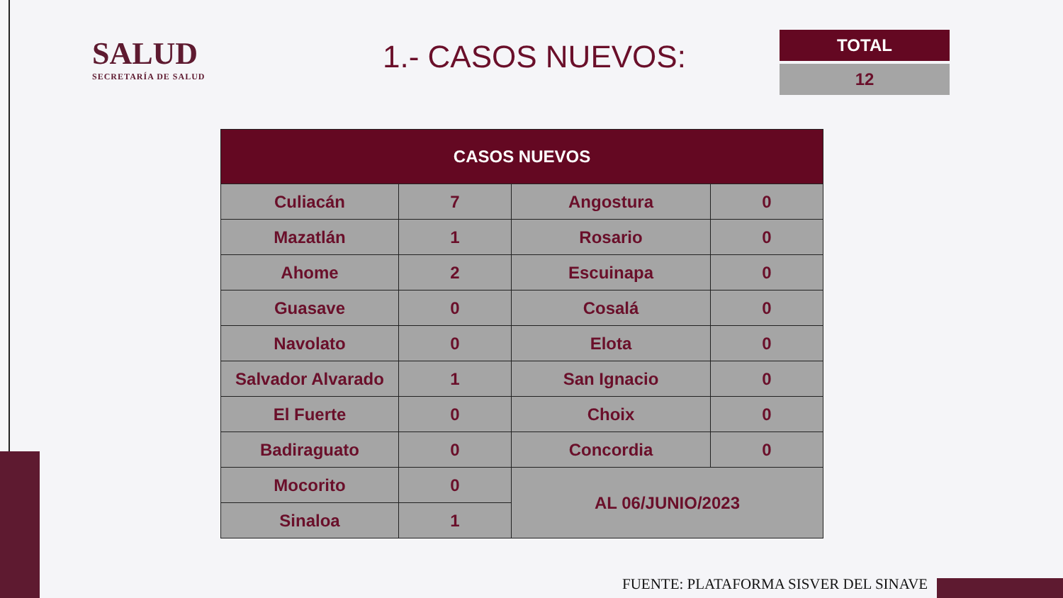SALUD
SECRETARÍA DE SALUD
1.- CASOS NUEVOS:
TOTAL
12
| CASOS NUEVOS | | | |
| --- | --- | --- | --- |
| Culiacán | 7 | Angostura | 0 |
| Mazatlán | 1 | Rosario | 0 |
| Ahome | 2 | Escuinapa | 0 |
| Guasave | 0 | Cosalá | 0 |
| Navolato | 0 | Elota | 0 |
| Salvador Alvarado | 1 | San Ignacio | 0 |
| El Fuerte | 0 | Choix | 0 |
| Badiraguato | 0 | Concordia | 0 |
| Mocorito | 0 | AL 06/JUNIO/2023 | |
| Sinaloa | 1 | | |
FUENTE: PLATAFORMA SISVER DEL SINAVE